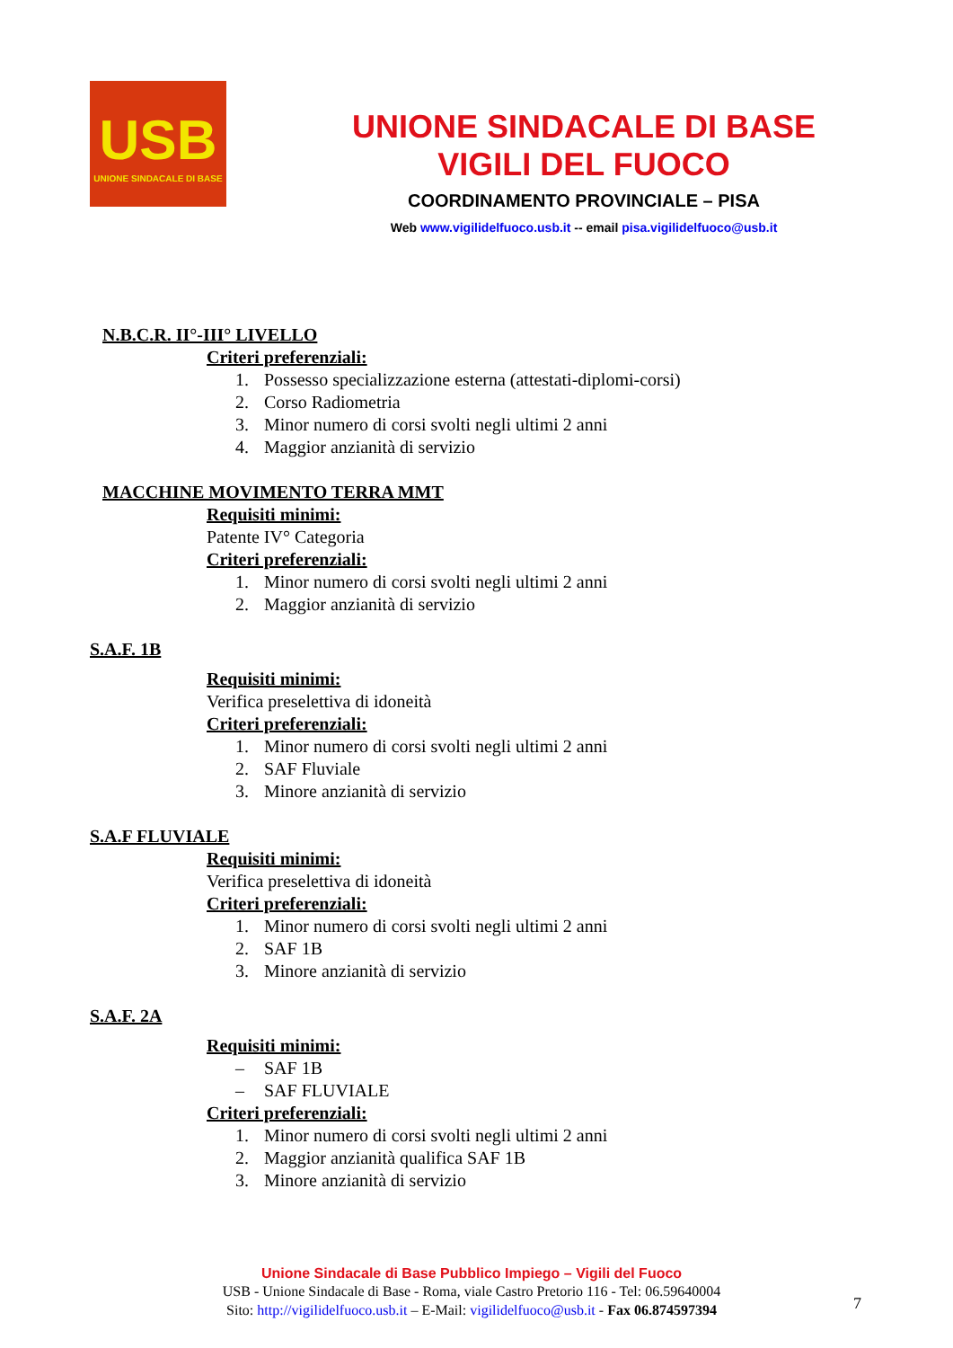USB
UNIONE SINDACALE DI BASE
UNIONE SINDACALE DI BASE
VIGILI DEL FUOCO
COORDINAMENTO PROVINCIALE – PISA
Web www.vigilidelfuoco.usb.it -- email pisa.vigilidelfuoco@usb.it
N.B.C.R. II°-III° LIVELLO
Criteri preferenziali:
1. Possesso specializzazione esterna (attestati-diplomi-corsi)
2. Corso Radiometria
3. Minor numero di corsi svolti negli ultimi 2 anni
4. Maggior anzianità di servizio
MACCHINE MOVIMENTO TERRA MMT
Requisiti minimi:
Patente IV° Categoria
Criteri preferenziali:
1. Minor numero di corsi svolti negli ultimi 2 anni
2. Maggior anzianità di servizio
S.A.F. 1B
Requisiti minimi:
Verifica preselettiva di idoneità
Criteri preferenziali:
1. Minor numero di corsi svolti negli ultimi 2 anni
2. SAF Fluviale
3. Minore anzianità di servizio
S.A.F FLUVIALE
Requisiti minimi:
Verifica preselettiva di idoneità
Criteri preferenziali:
1. Minor numero di corsi svolti negli ultimi 2 anni
2. SAF 1B
3. Minore anzianità di servizio
S.A.F. 2A
Requisiti minimi:
– SAF 1B
– SAF FLUVIALE
Criteri preferenziali:
1. Minor numero di corsi svolti negli ultimi 2 anni
2. Maggior anzianità qualifica SAF 1B
3. Minore anzianità di servizio
Unione Sindacale di Base Pubblico Impiego – Vigili del Fuoco
USB - Unione Sindacale di Base - Roma, viale Castro Pretorio 116 - Tel: 06.59640004
Sito: http://vigilidelfuoco.usb.it – E-Mail: vigilidelfuoco@usb.it - Fax 06.874597394
7